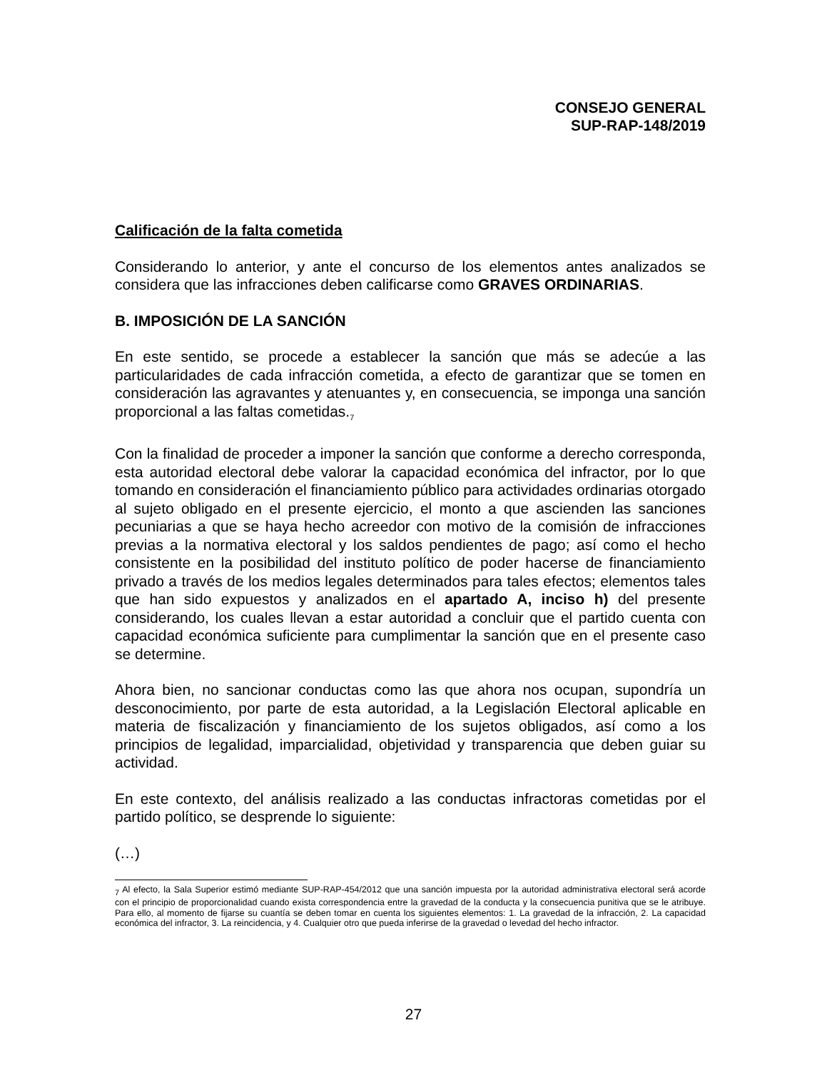CONSEJO GENERAL
SUP-RAP-148/2019
Calificación de la falta cometida
Considerando lo anterior, y ante el concurso de los elementos antes analizados se considera que las infracciones deben calificarse como GRAVES ORDINARIAS.
B. IMPOSICIÓN DE LA SANCIÓN
En este sentido, se procede a establecer la sanción que más se adecúe a las particularidades de cada infracción cometida, a efecto de garantizar que se tomen en consideración las agravantes y atenuantes y, en consecuencia, se imponga una sanción proporcional a las faltas cometidas.<sub>7</sub>
Con la finalidad de proceder a imponer la sanción que conforme a derecho corresponda, esta autoridad electoral debe valorar la capacidad económica del infractor, por lo que tomando en consideración el financiamiento público para actividades ordinarias otorgado al sujeto obligado en el presente ejercicio, el monto a que ascienden las sanciones pecuniarias a que se haya hecho acreedor con motivo de la comisión de infracciones previas a la normativa electoral y los saldos pendientes de pago; así como el hecho consistente en la posibilidad del instituto político de poder hacerse de financiamiento privado a través de los medios legales determinados para tales efectos; elementos tales que han sido expuestos y analizados en el apartado A, inciso h) del presente considerando, los cuales llevan a estar autoridad a concluir que el partido cuenta con capacidad económica suficiente para cumplimentar la sanción que en el presente caso se determine.
Ahora bien, no sancionar conductas como las que ahora nos ocupan, supondría un desconocimiento, por parte de esta autoridad, a la Legislación Electoral aplicable en materia de fiscalización y financiamiento de los sujetos obligados, así como a los principios de legalidad, imparcialidad, objetividad y transparencia que deben guiar su actividad.
En este contexto, del análisis realizado a las conductas infractoras cometidas por el partido político, se desprende lo siguiente:
(…)
<sub>7</sub> Al efecto, la Sala Superior estimó mediante SUP-RAP-454/2012 que una sanción impuesta por la autoridad administrativa electoral será acorde con el principio de proporcionalidad cuando exista correspondencia entre la gravedad de la conducta y la consecuencia punitiva que se le atribuye. Para ello, al momento de fijarse su cuantía se deben tomar en cuenta los siguientes elementos: 1. La gravedad de la infracción, 2. La capacidad económica del infractor, 3. La reincidencia, y 4. Cualquier otro que pueda inferirse de la gravedad o levedad del hecho infractor.
27